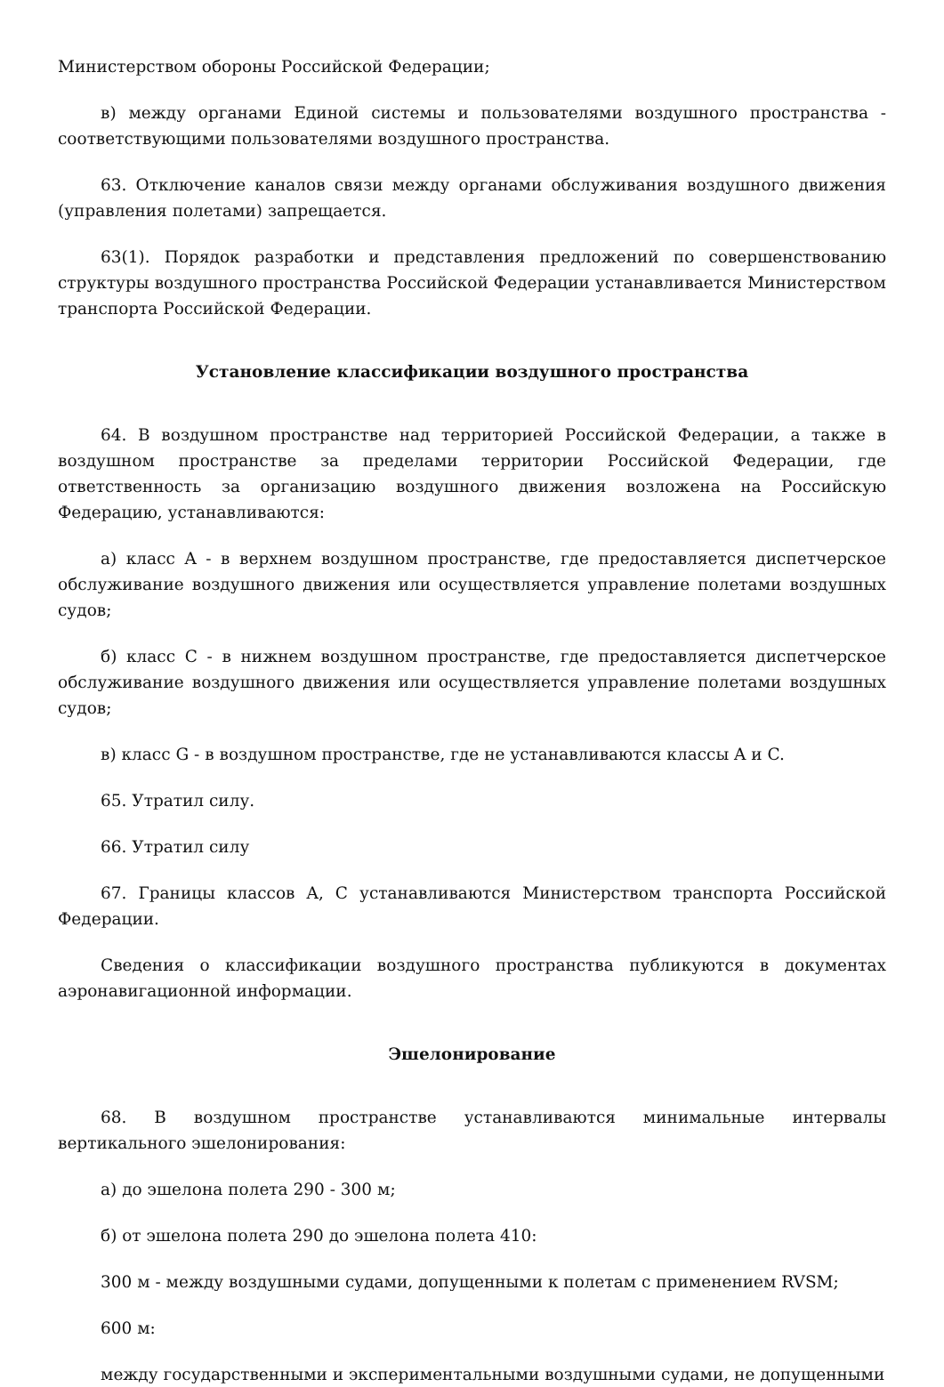Министерством обороны Российской Федерации;
в) между органами Единой системы и пользователями воздушного пространства - соответствующими пользователями воздушного пространства.
63. Отключение каналов связи между органами обслуживания воздушного движения (управления полетами) запрещается.
63(1). Порядок разработки и представления предложений по совершенствованию структуры воздушного пространства Российской Федерации устанавливается Министерством транспорта Российской Федерации.
Установление классификации воздушного пространства
64. В воздушном пространстве над территорией Российской Федерации, а также в воздушном пространстве за пределами территории Российской Федерации, где ответственность за организацию воздушного движения возложена на Российскую Федерацию, устанавливаются:
а) класс A - в верхнем воздушном пространстве, где предоставляется диспетчерское обслуживание воздушного движения или осуществляется управление полетами воздушных судов;
б) класс C - в нижнем воздушном пространстве, где предоставляется диспетчерское обслуживание воздушного движения или осуществляется управление полетами воздушных судов;
в) класс G - в воздушном пространстве, где не устанавливаются классы A и C.
65. Утратил силу.
66. Утратил силу
67. Границы классов A, C устанавливаются Министерством транспорта Российской Федерации.
Сведения о классификации воздушного пространства публикуются в документах аэронавигационной информации.
Эшелонирование
68. В воздушном пространстве устанавливаются минимальные интервалы вертикального эшелонирования:
а) до эшелона полета 290 - 300 м;
б) от эшелона полета 290 до эшелона полета 410:
300 м - между воздушными судами, допущенными к полетам с применением RVSM;
600 м:
между государственными и экспериментальными воздушными судами, не допущенными